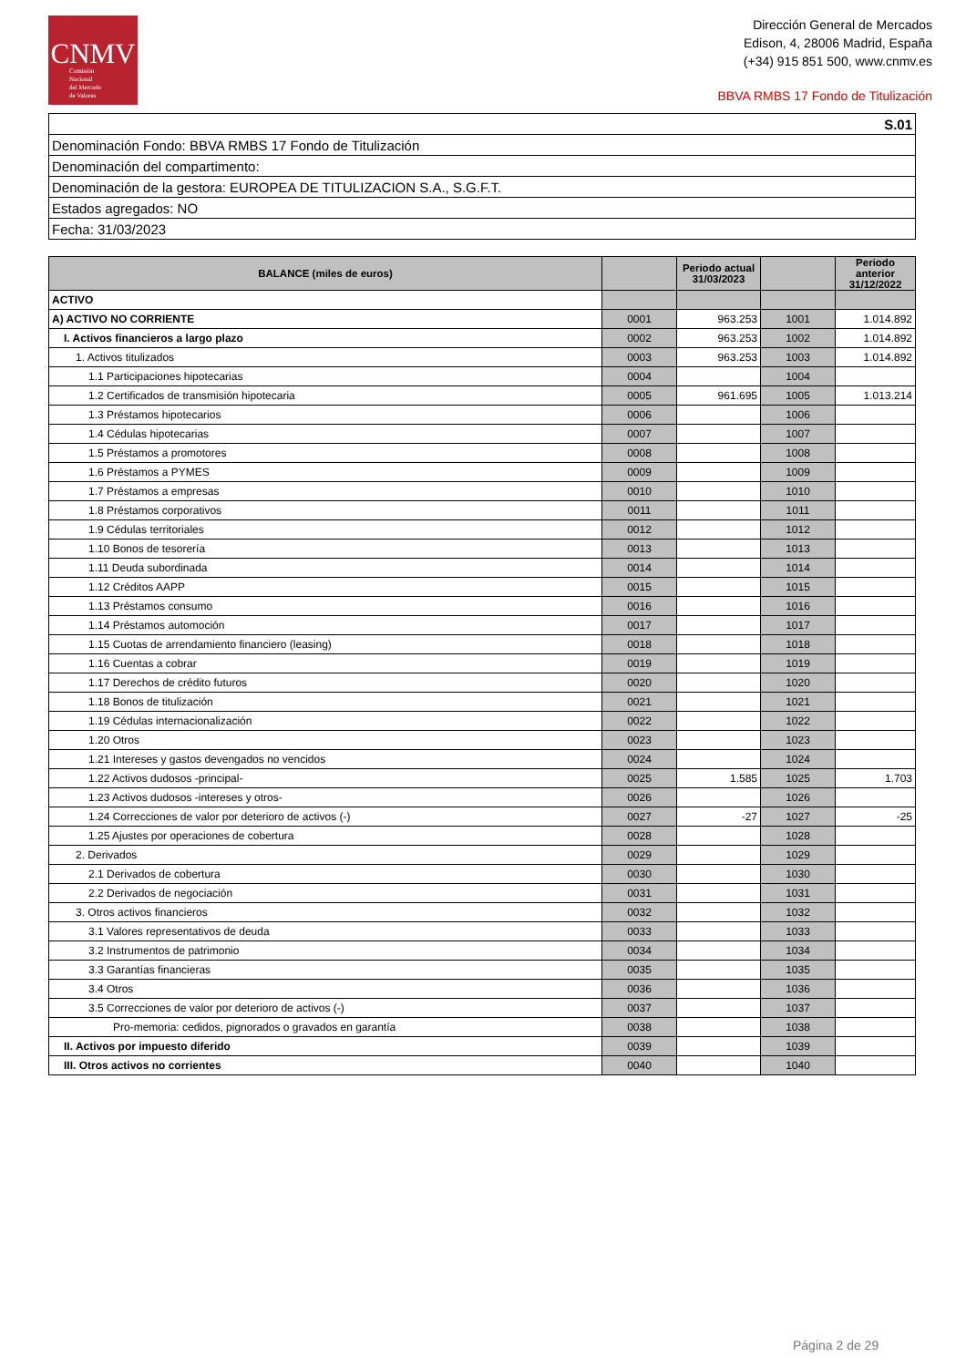CNMV
Comisión
Nacional
del Mercado
de Valores
Dirección General de Mercados
Edison, 4, 28006 Madrid, España
(+34) 915 851 500, www.cnmv.es
BBVA RMBS 17 Fondo de Titulización
| S.01 |
| Denominación Fondo: BBVA RMBS 17 Fondo de Titulización |
| Denominación del compartimento: |
| Denominación de la gestora: EUROPEA DE TITULIZACION S.A., S.G.F.T. |
| Estados agregados: NO |
| Fecha: 31/03/2023 |
| BALANCE (miles de euros) | | Periodo actual 31/03/2023 | | Periodo anterior 31/12/2022 |
| --- | --- | --- | --- | --- |
| ACTIVO | | | | |
| A) ACTIVO NO CORRIENTE | 0001 | 963.253 | 1001 | 1.014.892 |
| I. Activos financieros a largo plazo | 0002 | 963.253 | 1002 | 1.014.892 |
| 1. Activos titulizados | 0003 | 963.253 | 1003 | 1.014.892 |
| 1.1 Participaciones hipotecarias | 0004 | | 1004 | |
| 1.2 Certificados de transmisión hipotecaria | 0005 | 961.695 | 1005 | 1.013.214 |
| 1.3 Préstamos hipotecarios | 0006 | | 1006 | |
| 1.4 Cédulas hipotecarias | 0007 | | 1007 | |
| 1.5 Préstamos a promotores | 0008 | | 1008 | |
| 1.6 Préstamos a PYMES | 0009 | | 1009 | |
| 1.7 Préstamos a empresas | 0010 | | 1010 | |
| 1.8 Préstamos corporativos | 0011 | | 1011 | |
| 1.9 Cédulas territoriales | 0012 | | 1012 | |
| 1.10 Bonos de tesorería | 0013 | | 1013 | |
| 1.11 Deuda subordinada | 0014 | | 1014 | |
| 1.12 Créditos AAPP | 0015 | | 1015 | |
| 1.13 Préstamos consumo | 0016 | | 1016 | |
| 1.14 Préstamos automoción | 0017 | | 1017 | |
| 1.15 Cuotas de arrendamiento financiero (leasing) | 0018 | | 1018 | |
| 1.16 Cuentas a cobrar | 0019 | | 1019 | |
| 1.17 Derechos de crédito futuros | 0020 | | 1020 | |
| 1.18 Bonos de titulización | 0021 | | 1021 | |
| 1.19 Cédulas internacionalización | 0022 | | 1022 | |
| 1.20 Otros | 0023 | | 1023 | |
| 1.21 Intereses y gastos devengados no vencidos | 0024 | | 1024 | |
| 1.22 Activos dudosos -principal- | 0025 | 1.585 | 1025 | 1.703 |
| 1.23 Activos dudosos -intereses y otros- | 0026 | | 1026 | |
| 1.24 Correcciones de valor por deterioro de activos (-) | 0027 | -27 | 1027 | -25 |
| 1.25 Ajustes por operaciones de cobertura | 0028 | | 1028 | |
| 2. Derivados | 0029 | | 1029 | |
| 2.1 Derivados de cobertura | 0030 | | 1030 | |
| 2.2 Derivados de negociación | 0031 | | 1031 | |
| 3. Otros activos financieros | 0032 | | 1032 | |
| 3.1 Valores representativos de deuda | 0033 | | 1033 | |
| 3.2 Instrumentos de patrimonio | 0034 | | 1034 | |
| 3.3 Garantías financieras | 0035 | | 1035 | |
| 3.4 Otros | 0036 | | 1036 | |
| 3.5 Correcciones de valor por deterioro de activos (-) | 0037 | | 1037 | |
| Pro-memoria: cedidos, pignorados o gravados en garantía | 0038 | | 1038 | |
| II. Activos por impuesto diferido | 0039 | | 1039 | |
| III. Otros activos no corrientes | 0040 | | 1040 | |
Página 2 de 29